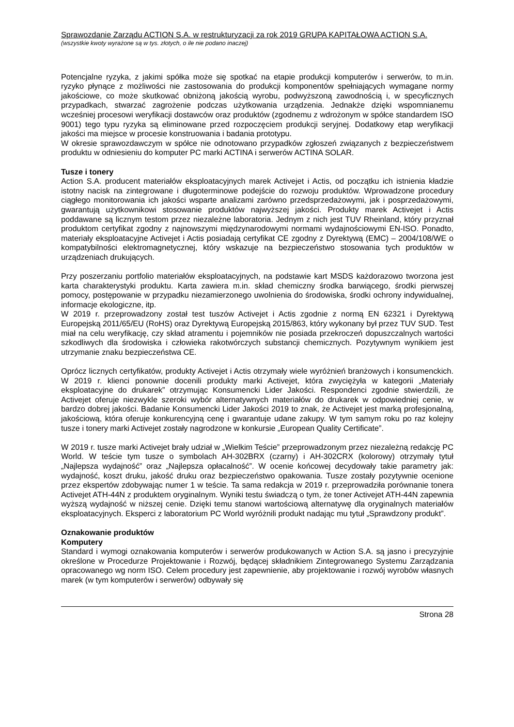Sprawozdanie Zarządu ACTION S.A. w restrukturyzacji za rok 2019 GRUPA KAPITAŁOWA ACTION S.A.
(wszystkie kwoty wyrażone są w tys. złotych, o ile nie podano inaczej)
Potencjalne ryzyka, z jakimi spółka może się spotkać na etapie produkcji komputerów i serwerów, to m.in. ryzyko płynące z możliwości nie zastosowania do produkcji komponentów spełniających wymagane normy jakościowe, co może skutkować obniżoną jakością wyrobu, podwyższoną zawodnością i, w specyficznych przypadkach, stwarzać zagrożenie podczas użytkowania urządzenia. Jednakże dzięki wspomnianemu wcześniej procesowi weryfikacji dostawców oraz produktów (zgodnemu z wdrożonym w spółce standardem ISO 9001) tego typu ryzyka są eliminowane przed rozpoczęciem produkcji seryjnej. Dodatkowy etap weryfikacji jakości ma miejsce w procesie konstruowania i badania prototypu.
W okresie sprawozdawczym w spółce nie odnotowano przypadków zgłoszeń związanych z bezpieczeństwem produktu w odniesieniu do komputer PC marki ACTINA i serwerów ACTINA SOLAR.
Tusze i tonery
Action S.A. producent materiałów eksploatacyjnych marek Activejet i Actis, od początku ich istnienia kładzie istotny nacisk na zintegrowane i długoterminowe podejście do rozwoju produktów. Wprowadzone procedury ciągłego monitorowania ich jakości wsparte analizami zarówno przedsprzedażowymi, jak i posprzedażowymi, gwarantują użytkownikowi stosowanie produktów najwyższej jakości. Produkty marek Activejet i Actis poddawane są licznym testom przez niezależne laboratoria. Jednym z nich jest TUV Rheinland, który przyznał produktom certyfikat zgodny z najnowszymi międzynarodowymi normami wydajnościowymi EN-ISO. Ponadto, materiały eksploatacyjne Activejet i Actis posiadają certyfikat CE zgodny z Dyrektywą (EMC) – 2004/108/WE o kompatybilności elektromagnetycznej, który wskazuje na bezpieczeństwo stosowania tych produktów w urządzeniach drukujących.
Przy poszerzaniu portfolio materiałów eksploatacyjnych, na podstawie kart MSDS każdorazowo tworzona jest karta charakterystyki produktu. Karta zawiera m.in. skład chemiczny środka barwiącego, środki pierwszej pomocy, postępowanie w przypadku niezamierzonego uwolnienia do środowiska, środki ochrony indywidualnej, informacje ekologiczne, itp.
W 2019 r. przeprowadzony został test tuszów Activejet i Actis zgodnie z normą EN 62321 i Dyrektywą Europejską 2011/65/EU (RoHS) oraz Dyrektywą Europejską 2015/863, który wykonany był przez TUV SUD. Test miał na celu weryfikację, czy skład atramentu i pojemników nie posiada przekroczeń dopuszczalnych wartości szkodliwych dla środowiska i człowieka rakotwórczych substancji chemicznych. Pozytywnym wynikiem jest utrzymanie znaku bezpieczeństwa CE.
Oprócz licznych certyfikatów, produkty Activejet i Actis otrzymały wiele wyróżnień branżowych i konsumenckich. W 2019 r. klienci ponownie docenili produkty marki Activejet, która zwyciężyła w kategorii „Materiały eksploatacyjne do drukarek” otrzymując Konsumencki Lider Jakości. Respondenci zgodnie stwierdzili, że Activejet oferuje niezwykle szeroki wybór alternatywnych materiałów do drukarek w odpowiedniej cenie, w bardzo dobrej jakości. Badanie Konsumencki Lider Jakości 2019 to znak, że Activejet jest marką profesjonalną, jakościową, która oferuje konkurencyjną cenę i gwarantuje udane zakupy. W tym samym roku po raz kolejny tusze i tonery marki Activejet zostały nagrodzone w konkursie „European Quality Certificate”.
W 2019 r. tusze marki Activejet brały udział w „Wielkim Teście” przeprowadzonym przez niezależną redakcję PC World. W teście tym tusze o symbolach AH-302BRX (czarny) i AH-302CRX (kolorowy) otrzymały tytuł „Najlepsza wydajność” oraz „Najlepsza opłacalność”. W ocenie końcowej decydowały takie parametry jak: wydajność, koszt druku, jakość druku oraz bezpieczeństwo opakowania. Tusze zostały pozytywnie ocenione przez ekspertów zdobywając numer 1 w teście. Ta sama redakcja w 2019 r. przeprowadziła porównanie tonera Activejet ATH-44N z produktem oryginalnym. Wyniki testu świadczą o tym, że toner Activejet ATH-44N zapewnia wyższą wydajność w niższej cenie. Dzięki temu stanowi wartościową alternatywę dla oryginalnych materiałów eksploatacyjnych. Eksperci z laboratorium PC World wyróżnili produkt nadając mu tytuł „Sprawdzony produkt”.
Oznakowanie produktów
Komputery
Standard i wymogi oznakowania komputerów i serwerów produkowanych w Action S.A. są jasno i precyzyjnie określone w Procedurze Projektowanie i Rozwój, będącej składnikiem Zintegrowanego Systemu Zarządzania opracowanego wg norm ISO. Celem procedury jest zapewnienie, aby projektowanie i rozwój wyrobów własnych marek (w tym komputerów i serwerów) odbywały się
Strona 28